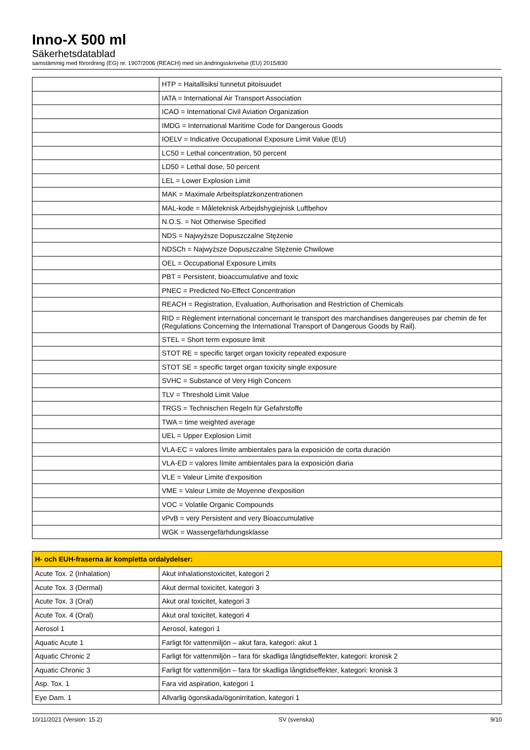Inno-X 500 ml
Säkerhetsdatablad
samstämmig med förordning (EG) nr. 1907/2006 (REACH) med sin ändringsskrivelse (EU) 2015/830
| | HTP = Haitallisiksi tunnetut pitoisuudet |
| | IATA = International Air Transport Association |
| | ICAO = International Civil Aviation Organization |
| | IMDG = International Maritime Code for Dangerous Goods |
| | IOELV = Indicative Occupational Exposure Limit Value (EU) |
| | LC50 = Lethal concentration, 50 percent |
| | LD50 = Lethal dose, 50 percent |
| | LEL = Lower Explosion Limit |
| | MAK = Maximale Arbeitsplatzkonzentrationen |
| | MAL-kode = Måleteknisk Arbejdshygiejnisk Luftbehov |
| | N.O.S. = Not Otherwise Specified |
| | NDS = Najwyższe Dopuszczalne Stężenie |
| | NDSCh = Najwyższe Dopuszczalne Stężenie Chwilowe |
| | OEL = Occupational Exposure Limits |
| | PBT = Persistent, bioaccumulative and toxic |
| | PNEC = Predicted No-Effect Concentration |
| | REACH = Registration, Evaluation, Authorisation and Restriction of Chemicals |
| | RID = Règlement international concernant le transport des marchandises dangereuses par chemin de fer (Regulations Concerning the International Transport of Dangerous Goods by Rail). |
| | STEL = Short term exposure limit |
| | STOT RE = specific target organ toxicity repeated exposure |
| | STOT SE = specific target organ toxicity single exposure |
| | SVHC = Substance of Very High Concern |
| | TLV = Threshold Limit Value |
| | TRGS = Technischen Regeln für Gefahrstoffe |
| | TWA = time weighted average |
| | UEL = Upper Explosion Limit |
| | VLA-EC = valores límite ambientales para la exposición de corta duración |
| | VLA-ED = valores límite ambientales para la exposición diaria |
| | VLE = Valeur Limite d'exposition |
| | VME = Valeur Limite de Moyenne d'exposition |
| | VOC = Volatile Organic Compounds |
| | vPvB = very Persistent and very Bioaccumulative |
| | WGK = Wassergefärhdungsklasse |
| H- och EUH-fraserna är kompletta ordalydelser: | |
| --- | --- |
| Acute Tox. 2 (Inhalation) | Akut inhalationstoxicitet, kategori 2 |
| Acute Tox. 3 (Dermal) | Akut dermal toxicitet, kategori 3 |
| Acute Tox. 3 (Oral) | Akut oral toxicitet, kategori 3 |
| Acute Tox. 4 (Oral) | Akut oral toxicitet, kategori 4 |
| Aerosol 1 | Aerosol, kategori 1 |
| Aquatic Acute 1 | Farligt för vattenmiljön – akut fara, kategori: akut 1 |
| Aquatic Chronic 2 | Farligt för vattenmiljön – fara för skadliga långtidseffekter, kategori: kronisk 2 |
| Aquatic Chronic 3 | Farligt för vattenmiljön – fara för skadliga långtidseffekter, kategori: kronisk 3 |
| Asp. Tox. 1 | Fara vid aspiration, kategori 1 |
| Eye Dam. 1 | Allvarlig ögonskada/ögonirritation, kategori 1 |
10/11/2021 (Version: 15.2) SV (svenska) 9/10